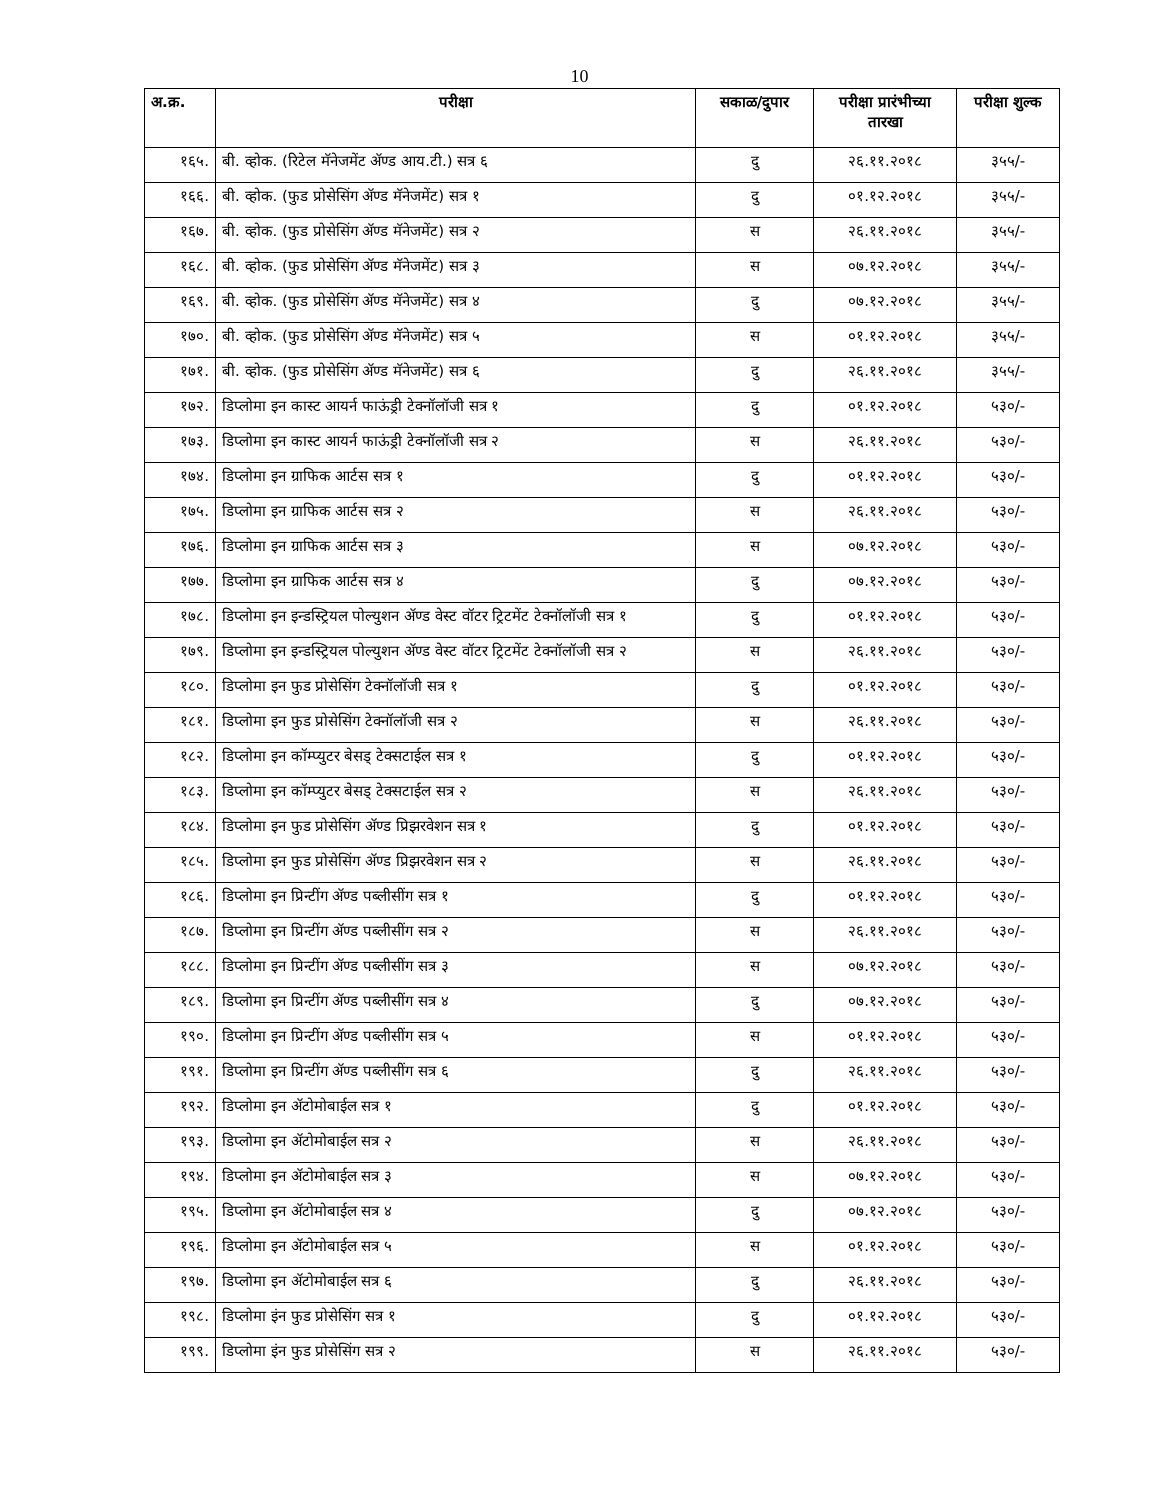10
| अ.क्र. | परीक्षा | सकाळ/दुपार | परीक्षा प्रारंभीच्या तारखा | परीक्षा शुल्क |
| --- | --- | --- | --- | --- |
| १६५. | बी. व्होक. (रिटेल मॅनेजमेंट ॲण्ड आय.टी.) सत्र ६ | दु | २६.११.२०१८ | ३५५/- |
| १६६. | बी. व्होक. (फुड प्रोसेसिंग ॲण्ड मॅनेजमेंट) सत्र १ | दु | ०१.१२.२०१८ | ३५५/- |
| १६७. | बी. व्होक. (फुड प्रोसेसिंग ॲण्ड मॅनेजमेंट) सत्र २ | स | २६.११.२०१८ | ३५५/- |
| १६८. | बी. व्होक. (फुड प्रोसेसिंग ॲण्ड मॅनेजमेंट) सत्र ३ | स | ०७.१२.२०१८ | ३५५/- |
| १६९. | बी. व्होक. (फुड प्रोसेसिंग ॲण्ड मॅनेजमेंट) सत्र ४ | दु | ०७.१२.२०१८ | ३५५/- |
| १७०. | बी. व्होक. (फुड प्रोसेसिंग ॲण्ड मॅनेजमेंट) सत्र ५ | स | ०१.१२.२०१८ | ३५५/- |
| १७१. | बी. व्होक. (फुड प्रोसेसिंग ॲण्ड मॅनेजमेंट) सत्र ६ | दु | २६.११.२०१८ | ३५५/- |
| १७२. | डिप्लोमा इन कास्ट आयर्न फाऊंड्री टेक्नॉलॉजी सत्र १ | दु | ०१.१२.२०१८ | ५३०/- |
| १७३. | डिप्लोमा इन कास्ट आयर्न फाऊंड्री टेक्नॉलॉजी सत्र २ | स | २६.११.२०१८ | ५३०/- |
| १७४. | डिप्लोमा इन ग्राफिक आर्टस सत्र १ | दु | ०१.१२.२०१८ | ५३०/- |
| १७५. | डिप्लोमा इन ग्राफिक आर्टस सत्र २ | स | २६.११.२०१८ | ५३०/- |
| १७६. | डिप्लोमा इन ग्राफिक आर्टस सत्र ३ | स | ०७.१२.२०१८ | ५३०/- |
| १७७. | डिप्लोमा इन ग्राफिक आर्टस सत्र ४ | दु | ०७.१२.२०१८ | ५३०/- |
| १७८. | डिप्लोमा इन इन्डस्ट्रियल पोल्युशन ॲण्ड वेस्ट वॉटर ट्रिटमेंट टेक्नॉलॉजी सत्र १ | दु | ०१.१२.२०१८ | ५३०/- |
| १७९. | डिप्लोमा इन इन्डस्ट्रियल पोल्युशन ॲण्ड वेस्ट वॉटर ट्रिटमेंट टेक्नॉलॉजी सत्र २ | स | २६.११.२०१८ | ५३०/- |
| १८०. | डिप्लोमा इन फुड प्रोसेसिंग टेक्नॉलॉजी सत्र १ | दु | ०१.१२.२०१८ | ५३०/- |
| १८१. | डिप्लोमा इन फुड प्रोसेसिंग टेक्नॉलॉजी सत्र २ | स | २६.११.२०१८ | ५३०/- |
| १८२. | डिप्लोमा इन कॉम्प्युटर बेसड् टेक्सटाईल सत्र १ | दु | ०१.१२.२०१८ | ५३०/- |
| १८३. | डिप्लोमा इन कॉम्प्युटर बेसड् टेक्सटाईल सत्र २ | स | २६.११.२०१८ | ५३०/- |
| १८४. | डिप्लोमा इन फुड प्रोसेसिंग ॲण्ड प्रिझरवेशन सत्र १ | दु | ०१.१२.२०१८ | ५३०/- |
| १८५. | डिप्लोमा इन फुड प्रोसेसिंग ॲण्ड प्रिझरवेशन सत्र २ | स | २६.११.२०१८ | ५३०/- |
| १८६. | डिप्लोमा इन प्रिन्टींग ॲण्ड पब्लीसींग सत्र १ | दु | ०१.१२.२०१८ | ५३०/- |
| १८७. | डिप्लोमा इन प्रिन्टींग ॲण्ड पब्लीसींग सत्र २ | स | २६.११.२०१८ | ५३०/- |
| १८८. | डिप्लोमा इन प्रिन्टींग ॲण्ड पब्लीसींग सत्र ३ | स | ०७.१२.२०१८ | ५३०/- |
| १८९. | डिप्लोमा इन प्रिन्टींग ॲण्ड पब्लीसींग सत्र ४ | दु | ०७.१२.२०१८ | ५३०/- |
| १९०. | डिप्लोमा इन प्रिन्टींग ॲण्ड पब्लीसींग सत्र ५ | स | ०१.१२.२०१८ | ५३०/- |
| १९१. | डिप्लोमा इन प्रिन्टींग ॲण्ड पब्लीसींग सत्र ६ | दु | २६.११.२०१८ | ५३०/- |
| १९२. | डिप्लोमा इन ॲटोमोबाईल सत्र १ | दु | ०१.१२.२०१८ | ५३०/- |
| १९३. | डिप्लोमा इन ॲटोमोबाईल सत्र २ | स | २६.११.२०१८ | ५३०/- |
| १९४. | डिप्लोमा इन ॲटोमोबाईल सत्र ३ | स | ०७.१२.२०१८ | ५३०/- |
| १९५. | डिप्लोमा इन ॲटोमोबाईल सत्र ४ | दु | ०७.१२.२०१८ | ५३०/- |
| १९६. | डिप्लोमा इन ॲटोमोबाईल सत्र ५ | स | ०१.१२.२०१८ | ५३०/- |
| १९७. | डिप्लोमा इन ॲटोमोबाईल सत्र ६ | दु | २६.११.२०१८ | ५३०/- |
| १९८. | डिप्लोमा इंन फुड प्रोसेसिंग सत्र १ | दु | ०१.१२.२०१८ | ५३०/- |
| १९९. | डिप्लोमा इंन फुड प्रोसेसिंग सत्र २ | स | २६.११.२०१८ | ५३०/- |